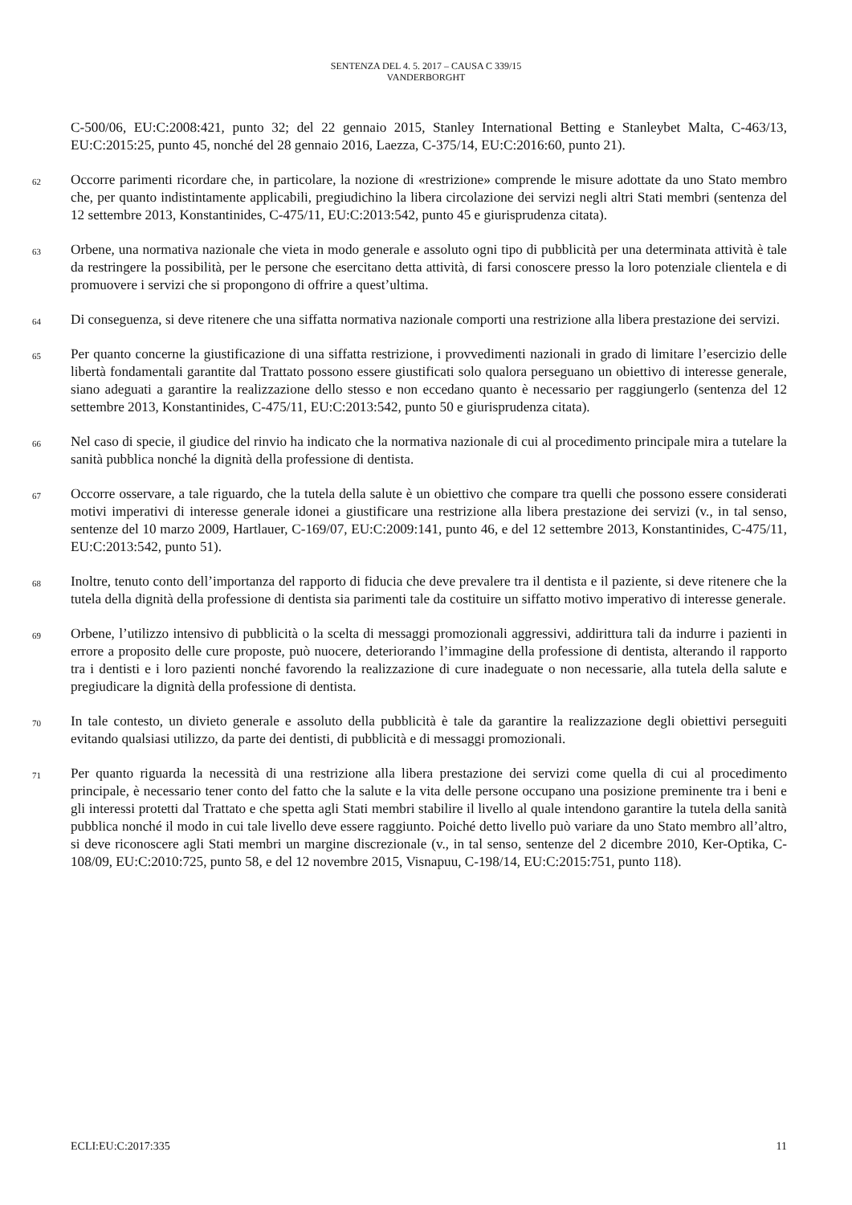SENTENZA DEL 4. 5. 2017 – CAUSA C 339/15
VANDERBORGHT
C-500/06, EU:C:2008:421, punto 32; del 22 gennaio 2015, Stanley International Betting e Stanleybet Malta, C-463/13, EU:C:2015:25, punto 45, nonché del 28 gennaio 2016, Laezza, C-375/14, EU:C:2016:60, punto 21).
62
Occorre parimenti ricordare che, in particolare, la nozione di «restrizione» comprende le misure adottate da uno Stato membro che, per quanto indistintamente applicabili, pregiudichino la libera circolazione dei servizi negli altri Stati membri (sentenza del 12 settembre 2013, Konstantinides, C-475/11, EU:C:2013:542, punto 45 e giurisprudenza citata).
63
Orbene, una normativa nazionale che vieta in modo generale e assoluto ogni tipo di pubblicità per una determinata attività è tale da restringere la possibilità, per le persone che esercitano detta attività, di farsi conoscere presso la loro potenziale clientela e di promuovere i servizi che si propongono di offrire a quest’ultima.
64
Di conseguenza, si deve ritenere che una siffatta normativa nazionale comporti una restrizione alla libera prestazione dei servizi.
65
Per quanto concerne la giustificazione di una siffatta restrizione, i provvedimenti nazionali in grado di limitare l’esercizio delle libertà fondamentali garantite dal Trattato possono essere giustificati solo qualora perseguano un obiettivo di interesse generale, siano adeguati a garantire la realizzazione dello stesso e non eccedano quanto è necessario per raggiungerlo (sentenza del 12 settembre 2013, Konstantinides, C-475/11, EU:C:2013:542, punto 50 e giurisprudenza citata).
66
Nel caso di specie, il giudice del rinvio ha indicato che la normativa nazionale di cui al procedimento principale mira a tutelare la sanità pubblica nonché la dignità della professione di dentista.
67
Occorre osservare, a tale riguardo, che la tutela della salute è un obiettivo che compare tra quelli che possono essere considerati motivi imperativi di interesse generale idonei a giustificare una restrizione alla libera prestazione dei servizi (v., in tal senso, sentenze del 10 marzo 2009, Hartlauer, C-169/07, EU:C:2009:141, punto 46, e del 12 settembre 2013, Konstantinides, C-475/11, EU:C:2013:542, punto 51).
68
Inoltre, tenuto conto dell’importanza del rapporto di fiducia che deve prevalere tra il dentista e il paziente, si deve ritenere che la tutela della dignità della professione di dentista sia parimenti tale da costituire un siffatto motivo imperativo di interesse generale.
69
Orbene, l’utilizzo intensivo di pubblicità o la scelta di messaggi promozionali aggressivi, addirittura tali da indurre i pazienti in errore a proposito delle cure proposte, può nuocere, deteriorando l’immagine della professione di dentista, alterando il rapporto tra i dentisti e i loro pazienti nonché favorendo la realizzazione di cure inadeguate o non necessarie, alla tutela della salute e pregiudicare la dignità della professione di dentista.
70
In tale contesto, un divieto generale e assoluto della pubblicità è tale da garantire la realizzazione degli obiettivi perseguiti evitando qualsiasi utilizzo, da parte dei dentisti, di pubblicità e di messaggi promozionali.
71
Per quanto riguarda la necessità di una restrizione alla libera prestazione dei servizi come quella di cui al procedimento principale, è necessario tener conto del fatto che la salute e la vita delle persone occupano una posizione preminente tra i beni e gli interessi protetti dal Trattato e che spetta agli Stati membri stabilire il livello al quale intendono garantire la tutela della sanità pubblica nonché il modo in cui tale livello deve essere raggiunto. Poiché detto livello può variare da uno Stato membro all’altro, si deve riconoscere agli Stati membri un margine discrezionale (v., in tal senso, sentenze del 2 dicembre 2010, Ker-Optika, C-108/09, EU:C:2010:725, punto 58, e del 12 novembre 2015, Visnapuu, C-198/14, EU:C:2015:751, punto 118).
ECLI:EU:C:2017:335 11